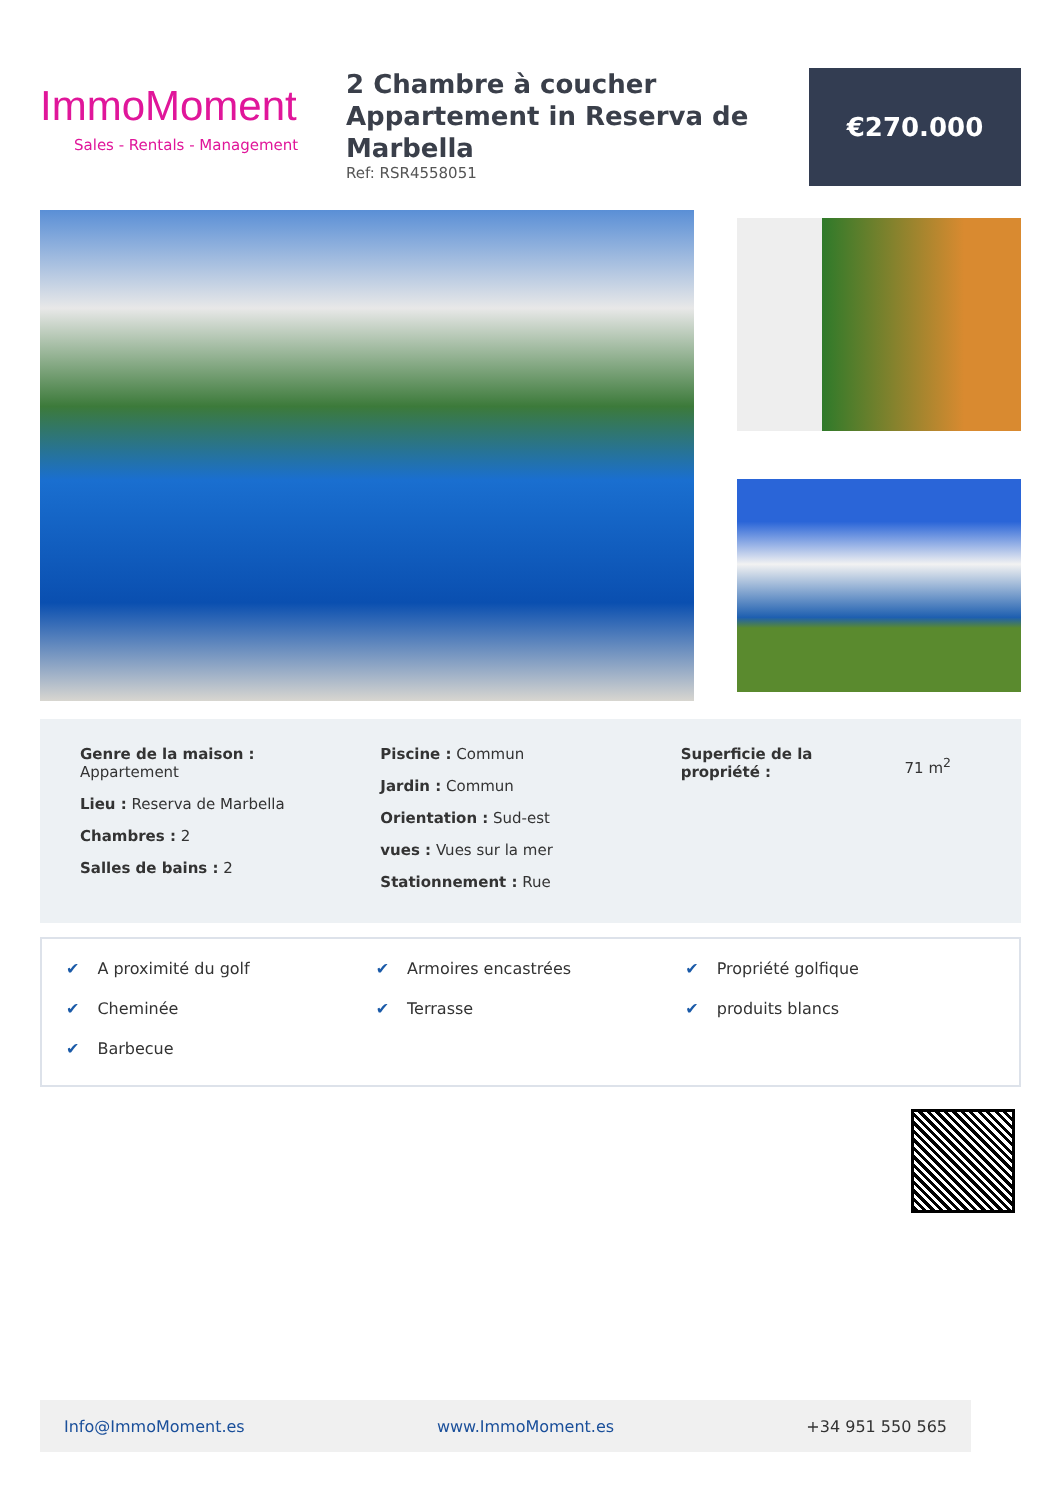ImmoMoment
Sales - Rentals - Management
2 Chambre à coucher Appartement in Reserva de Marbella
Ref: RSR4558051
€270.000
Genre de la maison :
Appartement
Lieu : Reserva de Marbella
Chambres : 2
Salles de bains : 2
Piscine : Commun
Jardin : Commun
Orientation : Sud-est
vues : Vues sur la mer
Stationnement : Rue
Superficie de la
propriété :
71 m<sup>2</sup>
✔ A proximité du golf
✔ Armoires encastrées
✔ Propriété golfique
✔ Cheminée
✔ Terrasse
✔ produits blancs
✔ Barbecue
Info@ImmoMoment.es www.ImmoMoment.es +34 951 550 565